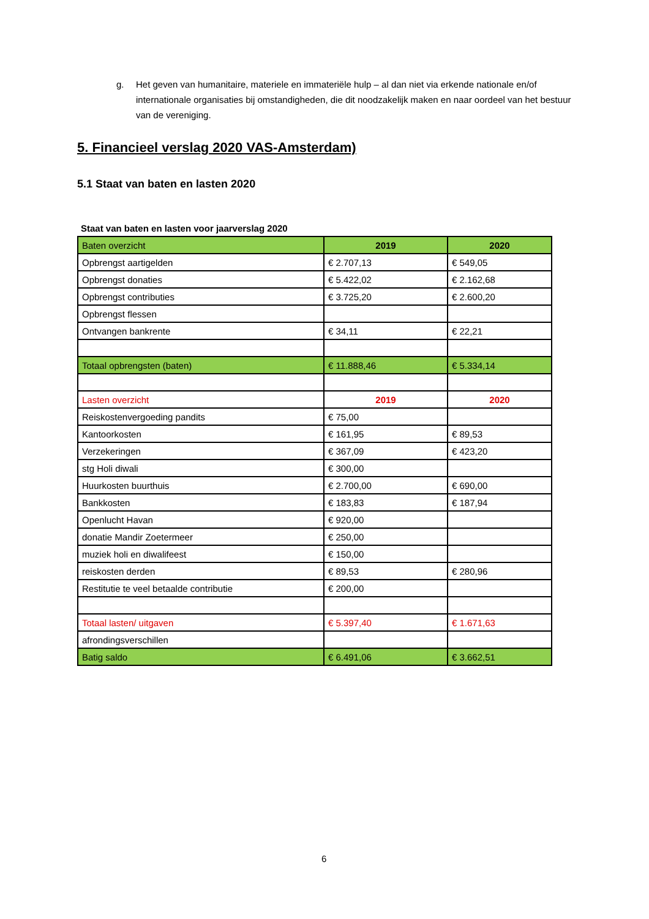g. Het geven van humanitaire, materiele en immateriële hulp – al dan niet via erkende nationale en/of internationale organisaties bij omstandigheden, die dit noodzakelijk maken en naar oordeel van het bestuur van de vereniging.
5. Financieel verslag 2020 VAS-Amsterdam)
5.1 Staat van baten en lasten 2020
Staat van baten en lasten voor jaarverslag 2020
| Baten overzicht | 2019 | 2020 |
| --- | --- | --- |
| Opbrengst aartigelden | € 2.707,13 | € 549,05 |
| Opbrengst donaties | € 5.422,02 | € 2.162,68 |
| Opbrengst contributies | € 3.725,20 | € 2.600,20 |
| Opbrengst flessen | | |
| Ontvangen bankrente | € 34,11 | € 22,21 |
| Totaal opbrengsten (baten) | € 11.888,46 | € 5.334,14 |
| Lasten overzicht | 2019 | 2020 |
| Reiskostenvergoeding pandits | € 75,00 | |
| Kantoorkosten | € 161,95 | € 89,53 |
| Verzekeringen | € 367,09 | € 423,20 |
| stg Holi diwali | € 300,00 | |
| Huurkosten buurthuis | € 2.700,00 | € 690,00 |
| Bankkosten | € 183,83 | € 187,94 |
| Openlucht Havan | € 920,00 | |
| donatie Mandir Zoetermeer | € 250,00 | |
| muziek holi en diwalifeest | € 150,00 | |
| reiskosten derden | € 89,53 | € 280,96 |
| Restitutie te veel betaalde contributie | € 200,00 | |
| Totaal lasten/ uitgaven | € 5.397,40 | € 1.671,63 |
| afrondingsverschillen | | |
| Batig saldo | € 6.491,06 | € 3.662,51 |
6